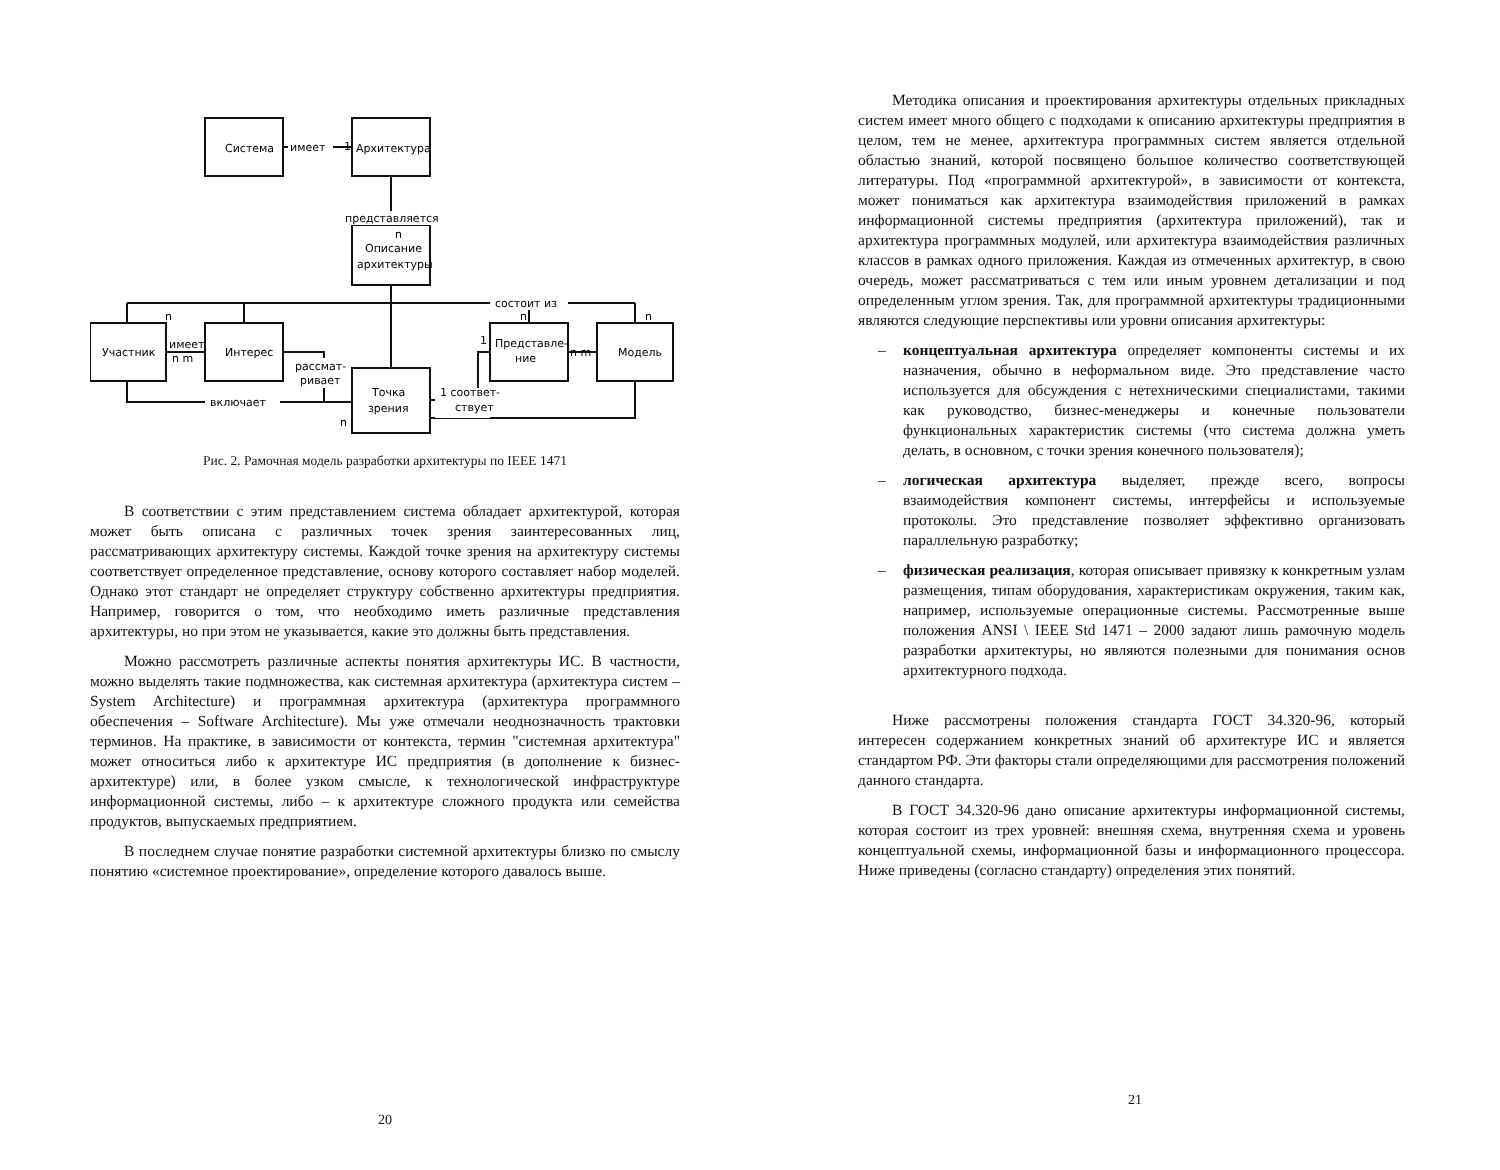Система
имеет
Архитектура
1
представляется
n
Описание
архитектуры
состоит из
n
n
n
Участник
имеет
n m
Интерес
Представле-
ние
1
n m
Модель
рассмат-
ривает
включает
Точка
зрения
1 соответ-
ствует
n
Рис. 2. Рамочная модель разработки архитектуры по IEEE 1471
В соответствии с этим представлением система обладает архитектурой, которая может быть описана с различных точек зрения заинтересованных лиц, рассматривающих архитектуру системы. Каждой точке зрения на архитектуру системы соответствует определенное представление, основу которого составляет набор моделей. Однако этот стандарт не определяет структуру собственно архитектуры предприятия. Например, говорится о том, что необходимо иметь различные представления архитектуры, но при этом не указывается, какие это должны быть представления.
Можно рассмотреть различные аспекты понятия архитектуры ИС. В частности, можно выделять такие подмножества, как системная архитектура (архитектура систем – System Architecture) и программная архитектура (архитектура программного обеспечения – Software Architecture). Мы уже отмечали неоднозначность трактовки терминов. На практике, в зависимости от контекста, термин "системная архитектура" может относиться либо к архитектуре ИС предприятия (в дополнение к бизнес-архитектуре) или, в более узком смысле, к технологической инфраструктуре информационной системы, либо – к архитектуре сложного продукта или семейства продуктов, выпускаемых предприятием.
В последнем случае понятие разработки системной архитектуры близко по смыслу понятию «системное проектирование», определение которого давалось выше.
20
Методика описания и проектирования архитектуры отдельных прикладных систем имеет много общего с подходами к описанию архитектуры предприятия в целом, тем не менее, архитектура программных систем является отдельной областью знаний, которой посвящено большое количество соответствующей литературы. Под «программной архитектурой», в зависимости от контекста, может пониматься как архитектура взаимодействия приложений в рамках информационной системы предприятия (архитектура приложений), так и архитектура программных модулей, или архитектура взаимодействия различных классов в рамках одного приложения. Каждая из отмеченных архитектур, в свою очередь, может рассматриваться с тем или иным уровнем детализации и под определенным углом зрения. Так, для программной архитектуры традиционными являются следующие перспективы или уровни описания архитектуры:
– концептуальная архитектура определяет компоненты системы и их назначения, обычно в неформальном виде. Это представление часто используется для обсуждения с нетехническими специалистами, такими как руководство, бизнес-менеджеры и конечные пользователи функциональных характеристик системы (что система должна уметь делать, в основном, с точки зрения конечного пользователя);
– логическая архитектура выделяет, прежде всего, вопросы взаимодействия компонент системы, интерфейсы и используемые протоколы. Это представление позволяет эффективно организовать параллельную разработку;
– физическая реализация, которая описывает привязку к конкретным узлам размещения, типам оборудования, характеристикам окружения, таким как, например, используемые операционные системы. Рассмотренные выше положения ANSI \ IEEE Std 1471 – 2000 задают лишь рамочную модель разработки архитектуры, но являются полезными для понимания основ архитектурного подхода.
Ниже рассмотрены положения стандарта ГОСТ 34.320-96, который интересен содержанием конкретных знаний об архитектуре ИС и является стандартом РФ. Эти факторы стали определяющими для рассмотрения положений данного стандарта.
В ГОСТ 34.320-96 дано описание архитектуры информационной системы, которая состоит из трех уровней: внешняя схема, внутренняя схема и уровень концептуальной схемы, информационной базы и информационного процессора. Ниже приведены (согласно стандарту) определения этих понятий.
21